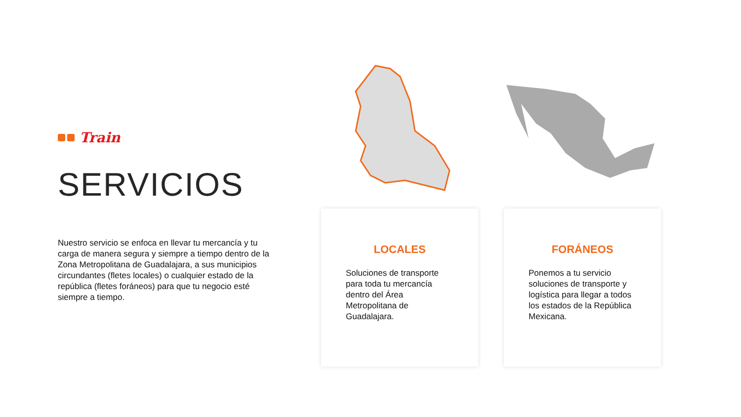Train
SERVICIOS
Nuestro servicio se enfoca en llevar tu mercancía y tu carga de manera segura y siempre a tiempo dentro de la Zona Metropolitana de Guadalajara, a sus municipios circundantes (fletes locales) o cualquier estado de la república (fletes foráneos) para que tu negocio esté siempre a tiempo.
LOCALES
Soluciones de transporte para toda tu mercancía dentro del Área Metropolitana de Guadalajara.
FORÁNEOS
Ponemos a tu servicio soluciones de transporte y logística para llegar a todos los estados de la República Mexicana.